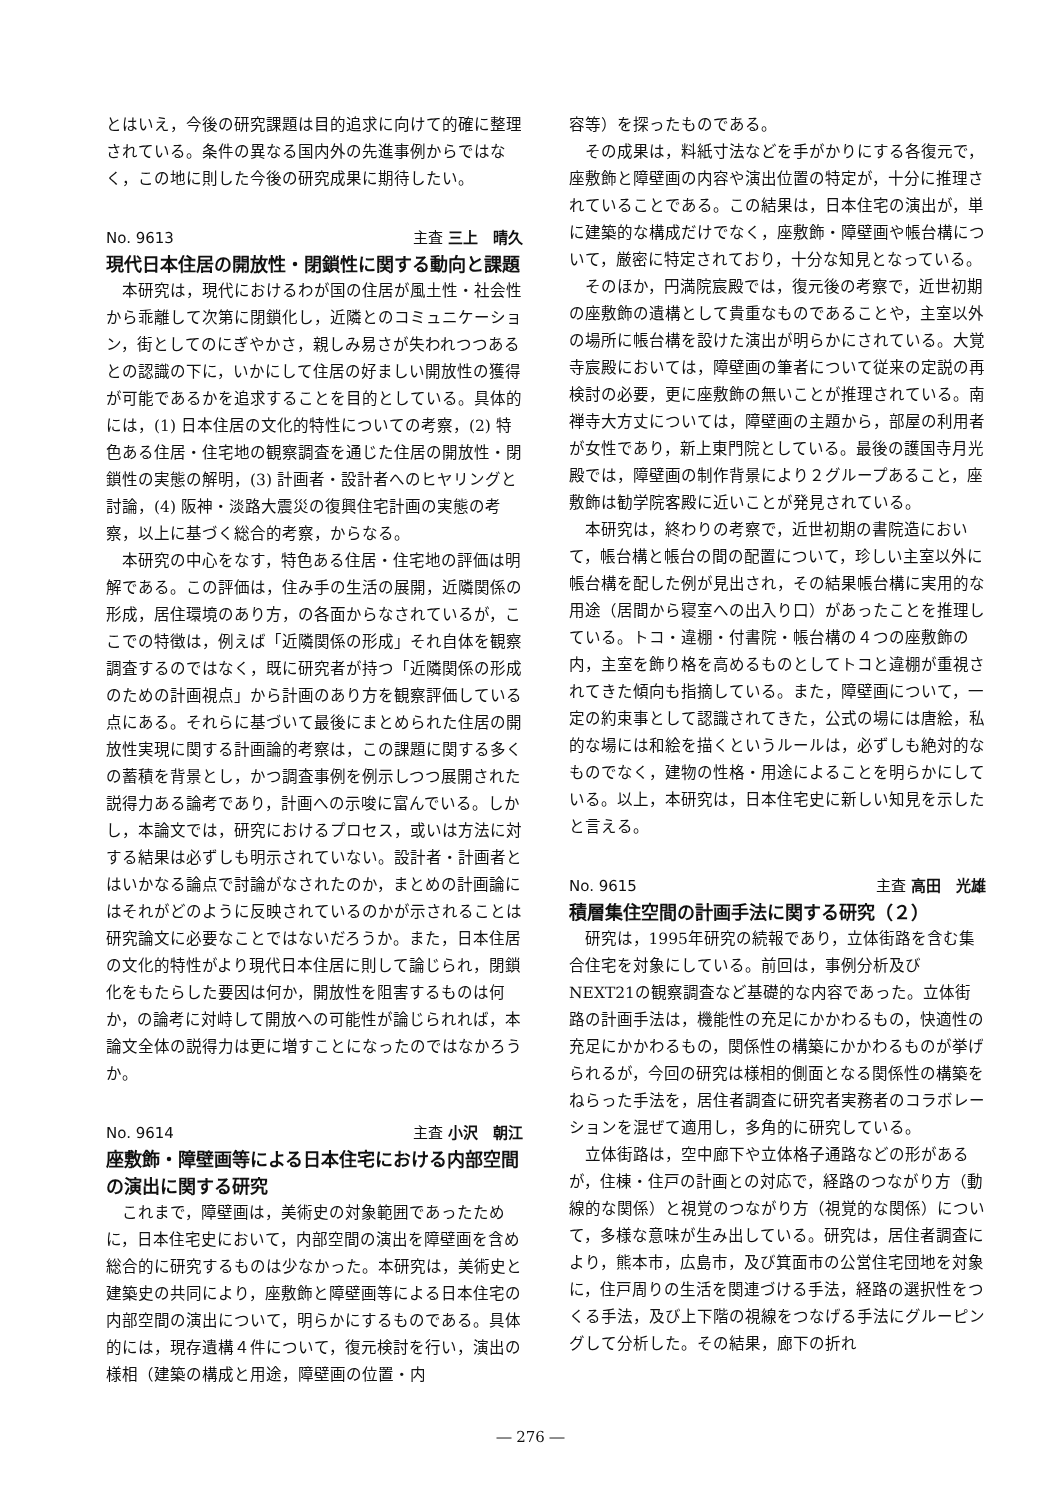とはいえ，今後の研究課題は目的追求に向けて的確に整理されている。条件の異なる国内外の先進事例からではなく，この地に則した今後の研究成果に期待したい。
No. 9613 主査 三上　晴久
現代日本住居の開放性・閉鎖性に関する動向と課題
本研究は，現代におけるわが国の住居が風土性・社会性から乖離して次第に閉鎖化し，近隣とのコミュニケーション，街としてのにぎやかさ，親しみ易さが失われつつあるとの認識の下に，いかにして住居の好ましい開放性の獲得が可能であるかを追求することを目的としている。具体的には，(1) 日本住居の文化的特性についての考察，(2) 特色ある住居・住宅地の観察調査を通じた住居の開放性・閉鎖性の実態の解明，(3) 計画者・設計者へのヒヤリングと討論，(4) 阪神・淡路大震災の復興住宅計画の実態の考察，以上に基づく総合的考察，からなる。
本研究の中心をなす，特色ある住居・住宅地の評価は明解である。この評価は，住み手の生活の展開，近隣関係の形成，居住環境のあり方，の各面からなされているが，ここでの特徴は，例えば「近隣関係の形成」それ自体を観察調査するのではなく，既に研究者が持つ「近隣関係の形成のための計画視点」から計画のあり方を観察評価している点にある。それらに基づいて最後にまとめられた住居の開放性実現に関する計画論的考察は，この課題に関する多くの蓄積を背景とし，かつ調査事例を例示しつつ展開された説得力ある論考であり，計画への示唆に富んでいる。しかし，本論文では，研究におけるプロセス，或いは方法に対する結果は必ずしも明示されていない。設計者・計画者とはいかなる論点で討論がなされたのか，まとめの計画論にはそれがどのように反映されているのかが示されることは研究論文に必要なことではないだろうか。また，日本住居の文化的特性がより現代日本住居に則して論じられ，閉鎖化をもたらした要因は何か，開放性を阻害するものは何か，の論考に対峙して開放への可能性が論じられれば，本論文全体の説得力は更に増すことになったのではなかろうか。
No. 9614 主査 小沢　朝江
座敷飾・障壁画等による日本住宅における内部空間の演出に関する研究
これまで，障壁画は，美術史の対象範囲であったために，日本住宅史において，内部空間の演出を障壁画を含め総合的に研究するものは少なかった。本研究は，美術史と建築史の共同により，座敷飾と障壁画等による日本住宅の内部空間の演出について，明らかにするものである。具体的には，現存遺構４件について，復元検討を行い，演出の様相（建築の構成と用途，障壁画の位置・内
容等）を探ったものである。
その成果は，料紙寸法などを手がかりにする各復元で，座敷飾と障壁画の内容や演出位置の特定が，十分に推理されていることである。この結果は，日本住宅の演出が，単に建築的な構成だけでなく，座敷飾・障壁画や帳台構について，厳密に特定されており，十分な知見となっている。
そのほか，円満院宸殿では，復元後の考察で，近世初期の座敷飾の遺構として貴重なものであることや，主室以外の場所に帳台構を設けた演出が明らかにされている。大覚寺宸殿においては，障壁画の筆者について従来の定説の再検討の必要，更に座敷飾の無いことが推理されている。南禅寺大方丈については，障壁画の主題から，部屋の利用者が女性であり，新上東門院としている。最後の護国寺月光殿では，障壁画の制作背景により２グループあること，座敷飾は勧学院客殿に近いことが発見されている。
本研究は，終わりの考察で，近世初期の書院造において，帳台構と帳台の間の配置について，珍しい主室以外に帳台構を配した例が見出され，その結果帳台構に実用的な用途（居間から寝室への出入り口）があったことを推理している。トコ・違棚・付書院・帳台構の４つの座敷飾の内，主室を飾り格を高めるものとしてトコと違棚が重視されてきた傾向も指摘している。また，障壁画について，一定の約束事として認識されてきた，公式の場には唐絵，私的な場には和絵を描くというルールは，必ずしも絶対的なものでなく，建物の性格・用途によることを明らかにしている。以上，本研究は，日本住宅史に新しい知見を示したと言える。
No. 9615 主査 高田　光雄
積層集住空間の計画手法に関する研究（２）
研究は，1995年研究の続報であり，立体街路を含む集合住宅を対象にしている。前回は，事例分析及びNEXT21の観察調査など基礎的な内容であった。立体街路の計画手法は，機能性の充足にかかわるもの，快適性の充足にかかわるもの，関係性の構築にかかわるものが挙げられるが，今回の研究は様相的側面となる関係性の構築をねらった手法を，居住者調査に研究者実務者のコラボレーションを混ぜて適用し，多角的に研究している。
立体街路は，空中廊下や立体格子通路などの形があるが，住棟・住戸の計画との対応で，経路のつながり方（動線的な関係）と視覚のつながり方（視覚的な関係）について，多様な意味が生み出している。研究は，居住者調査により，熊本市，広島市，及び箕面市の公営住宅団地を対象に，住戸周りの生活を関連づける手法，経路の選択性をつくる手法，及び上下階の視線をつなげる手法にグルーピングして分析した。その結果，廊下の折れ
― 276 ―